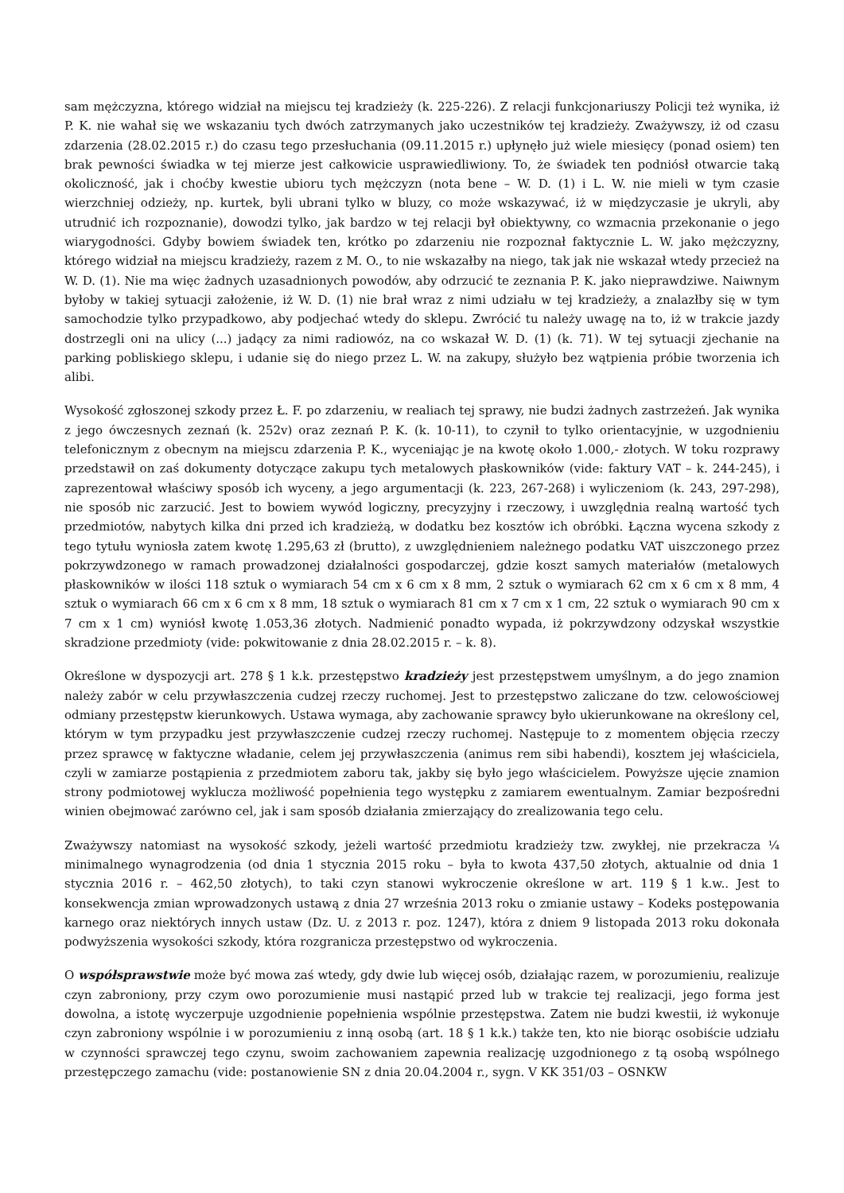sam mężczyzna, którego widział na miejscu tej kradzieży (k. 225-226). Z relacji funkcjonariuszy Policji też wynika, iż P. K. nie wahał się we wskazaniu tych dwóch zatrzymanych jako uczestników tej kradzieży. Zważywszy, iż od czasu zdarzenia (28.02.2015 r.) do czasu tego przesłuchania (09.11.2015 r.) upłynęło już wiele miesięcy (ponad osiem) ten brak pewności świadka w tej mierze jest całkowicie usprawiedliwiony. To, że świadek ten podniósł otwarcie taką okoliczność, jak i choćby kwestie ubioru tych mężczyzn (nota bene – W. D. (1) i L. W. nie mieli w tym czasie wierzchniej odzieży, np. kurtek, byli ubrani tylko w bluzy, co może wskazywać, iż w międzyczasie je ukryli, aby utrudnić ich rozpoznanie), dowodzi tylko, jak bardzo w tej relacji był obiektywny, co wzmacnia przekonanie o jego wiarygodności. Gdyby bowiem świadek ten, krótko po zdarzeniu nie rozpoznał faktycznie L. W. jako mężczyzny, którego widział na miejscu kradzieży, razem z M. O., to nie wskazałby na niego, tak jak nie wskazał wtedy przecież na W. D. (1). Nie ma więc żadnych uzasadnionych powodów, aby odrzucić te zeznania P. K. jako nieprawdziwe. Naiwnym byłoby w takiej sytuacji założenie, iż W. D. (1) nie brał wraz z nimi udziału w tej kradzieży, a znalazłby się w tym samochodzie tylko przypadkowo, aby podjechać wtedy do sklepu. Zwrócić tu należy uwagę na to, iż w trakcie jazdy dostrzegli oni na ulicy (...) jadący za nimi radiowóz, na co wskazał W. D. (1) (k. 71). W tej sytuacji zjechanie na parking pobliskiego sklepu, i udanie się do niego przez L. W. na zakupy, służyło bez wątpienia próbie tworzenia ich alibi.
Wysokość zgłoszonej szkody przez Ł. F. po zdarzeniu, w realiach tej sprawy, nie budzi żadnych zastrzeżeń. Jak wynika z jego ówczesnych zeznań (k. 252v) oraz zeznań P. K. (k. 10-11), to czynił to tylko orientacyjnie, w uzgodnieniu telefonicznym z obecnym na miejscu zdarzenia P. K., wyceniając je na kwotę około 1.000,- złotych. W toku rozprawy przedstawił on zaś dokumenty dotyczące zakupu tych metalowych płaskowników (vide: faktury VAT – k. 244-245), i zaprezentował właściwy sposób ich wyceny, a jego argumentacji (k. 223, 267-268) i wyliczeniom (k. 243, 297-298), nie sposób nic zarzucić. Jest to bowiem wywód logiczny, precyzyjny i rzeczowy, i uwzględnia realną wartość tych przedmiotów, nabytych kilka dni przed ich kradzieżą, w dodatku bez kosztów ich obróbki. Łączna wycena szkody z tego tytułu wyniosła zatem kwotę 1.295,63 zł (brutto), z uwzględnieniem należnego podatku VAT uiszczonego przez pokrzywdzonego w ramach prowadzonej działalności gospodarczej, gdzie koszt samych materiałów (metalowych płaskowników w ilości 118 sztuk o wymiarach 54 cm x 6 cm x 8 mm, 2 sztuk o wymiarach 62 cm x 6 cm x 8 mm, 4 sztuk o wymiarach 66 cm x 6 cm x 8 mm, 18 sztuk o wymiarach 81 cm x 7 cm x 1 cm, 22 sztuk o wymiarach 90 cm x 7 cm x 1 cm) wyniósł kwotę 1.053,36 złotych. Nadmienić ponadto wypada, iż pokrzywdzony odzyskał wszystkie skradzione przedmioty (vide: pokwitowanie z dnia 28.02.2015 r. – k. 8).
Określone w dyspozycji art. 278 § 1 k.k. przestępstwo kradzieży jest przestępstwem umyślnym, a do jego znamion należy zabór w celu przywłaszczenia cudzej rzeczy ruchomej. Jest to przestępstwo zaliczane do tzw. celowościowej odmiany przestępstw kierunkowych. Ustawa wymaga, aby zachowanie sprawcy było ukierunkowane na określony cel, którym w tym przypadku jest przywłaszczenie cudzej rzeczy ruchomej. Następuje to z momentem objęcia rzeczy przez sprawcę w faktyczne władanie, celem jej przywłaszczenia (animus rem sibi habendi), kosztem jej właściciela, czyli w zamiarze postąpienia z przedmiotem zaboru tak, jakby się było jego właścicielem. Powyższe ujęcie znamion strony podmiotowej wyklucza możliwość popełnienia tego występku z zamiarem ewentualnym. Zamiar bezpośredni winien obejmować zarówno cel, jak i sam sposób działania zmierzający do zrealizowania tego celu.
Zważywszy natomiast na wysokość szkody, jeżeli wartość przedmiotu kradzieży tzw. zwykłej, nie przekracza ¼ minimalnego wynagrodzenia (od dnia 1 stycznia 2015 roku – była to kwota 437,50 złotych, aktualnie od dnia 1 stycznia 2016 r. – 462,50 złotych), to taki czyn stanowi wykroczenie określone w art. 119 § 1 k.w.. Jest to konsekwencja zmian wprowadzonych ustawą z dnia 27 września 2013 roku o zmianie ustawy – Kodeks postępowania karnego oraz niektórych innych ustaw (Dz. U. z 2013 r. poz. 1247), która z dniem 9 listopada 2013 roku dokonała podwyższenia wysokości szkody, która rozgranicza przestępstwo od wykroczenia.
O współsprawstwie może być mowa zaś wtedy, gdy dwie lub więcej osób, działając razem, w porozumieniu, realizuje czyn zabroniony, przy czym owo porozumienie musi nastąpić przed lub w trakcie tej realizacji, jego forma jest dowolna, a istotę wyczerpuje uzgodnienie popełnienia wspólnie przestępstwa. Zatem nie budzi kwestii, iż wykonuje czyn zabroniony wspólnie i w porozumieniu z inną osobą (art. 18 § 1 k.k.) także ten, kto nie biorąc osobiście udziału w czynności sprawczej tego czynu, swoim zachowaniem zapewnia realizację uzgodnionego z tą osobą wspólnego przestępczego zamachu (vide: postanowienie SN z dnia 20.04.2004 r., sygn. V KK 351/03 – OSNKW